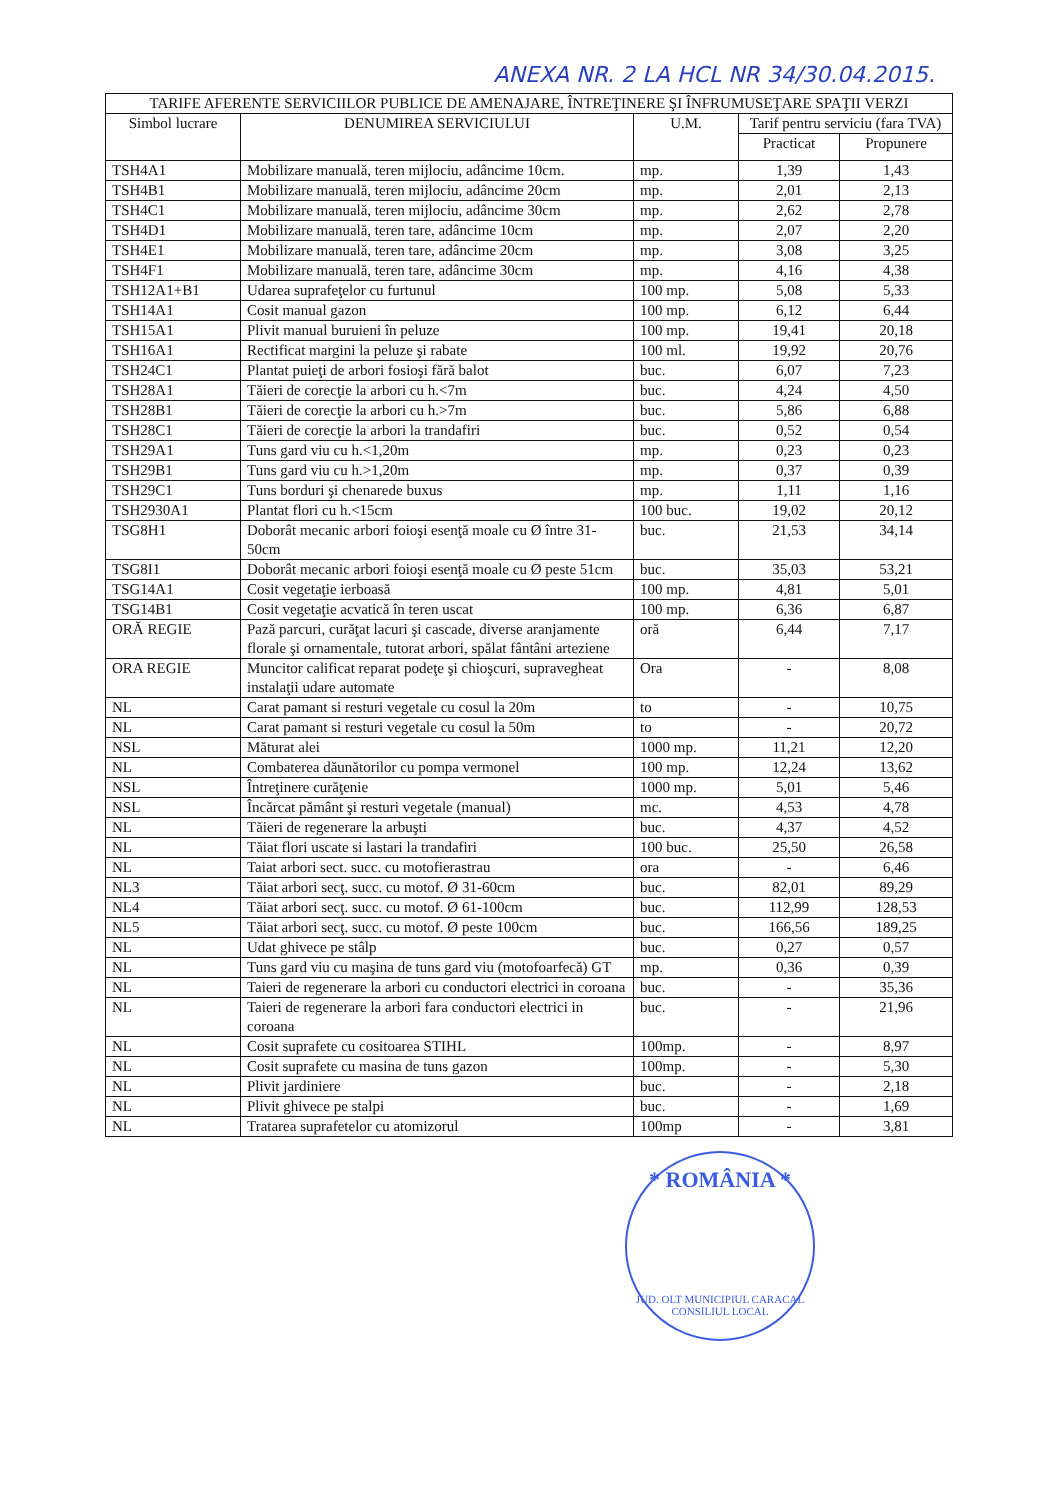ANEXA NR. 2 LA HCL NR 34/30.04.2015.
| TARIFE AFERENTE SERVICIILOR PUBLICE DE AMENAJARE, ÎNTREŢINERE ŞI ÎNFRUMUSEŢARE SPAŢII VERZI | | | | |
| --- | --- | --- | --- | --- |
| Simbol lucrare | DENUMIREA SERVICIULUI | U.M. | Tarif pentru serviciu (fara TVA) | |
| | | | Practicat | Propunere |
| TSH4A1 | Mobilizare manuală, teren mijlociu, adâncime 10cm. | mp. | 1,39 | 1,43 |
| TSH4B1 | Mobilizare manuală, teren mijlociu, adâncime 20cm | mp. | 2,01 | 2,13 |
| TSH4C1 | Mobilizare manuală, teren mijlociu, adâncime 30cm | mp. | 2,62 | 2,78 |
| TSH4D1 | Mobilizare manuală, teren tare, adâncime 10cm | mp. | 2,07 | 2,20 |
| TSH4E1 | Mobilizare manuală, teren tare, adâncime 20cm | mp. | 3,08 | 3,25 |
| TSH4F1 | Mobilizare manuală, teren tare, adâncime 30cm | mp. | 4,16 | 4,38 |
| TSH12A1+B1 | Udarea suprafeţelor cu furtunul | 100 mp. | 5,08 | 5,33 |
| TSH14A1 | Cosit manual gazon | 100 mp. | 6,12 | 6,44 |
| TSH15A1 | Plivit manual buruieni în peluze | 100 mp. | 19,41 | 20,18 |
| TSH16A1 | Rectificat margini la peluze şi rabate | 100 ml. | 19,92 | 20,76 |
| TSH24C1 | Plantat puieţi de arbori fosioşi fără balot | buc. | 6,07 | 7,23 |
| TSH28A1 | Tăieri de corecţie la arbori cu h.<7m | buc. | 4,24 | 4,50 |
| TSH28B1 | Tăieri de corecţie la arbori cu h.>7m | buc. | 5,86 | 6,88 |
| TSH28C1 | Tăieri de corecţie la arbori la trandafiri | buc. | 0,52 | 0,54 |
| TSH29A1 | Tuns gard viu cu h.<1,20m | mp. | 0,23 | 0,23 |
| TSH29B1 | Tuns gard viu cu h.>1,20m | mp. | 0,37 | 0,39 |
| TSH29C1 | Tuns borduri şi chenarede buxus | mp. | 1,11 | 1,16 |
| TSH2930A1 | Plantat flori cu h.<15cm | 100 buc. | 19,02 | 20,12 |
| TSG8H1 | Doborât mecanic arbori foioşi esenţă moale cu Ø între 31-50cm | buc. | 21,53 | 34,14 |
| TSG8I1 | Doborât mecanic arbori foioşi esenţă moale cu Ø peste 51cm | buc. | 35,03 | 53,21 |
| TSG14A1 | Cosit vegetaţie ierboasă | 100 mp. | 4,81 | 5,01 |
| TSG14B1 | Cosit vegetaţie acvatică în teren uscat | 100 mp. | 6,36 | 6,87 |
| ORĂ REGIE | Pază parcuri, curăţat lacuri şi cascade, diverse aranjamente florale şi ornamentale, tutorat arbori, spălat fântâni arteziene | oră | 6,44 | 7,17 |
| ORA REGIE | Muncitor calificat reparat podeţe şi chioşcuri, supravegheat instalaţii udare automate | Ora | - | 8,08 |
| NL | Carat pamant si resturi vegetale cu cosul la 20m | to | - | 10,75 |
| NL | Carat pamant si resturi vegetale cu cosul la 50m | to | - | 20,72 |
| NSL | Măturat alei | 1000 mp. | 11,21 | 12,20 |
| NL | Combaterea dăunătorilor cu pompa vermonel | 100 mp. | 12,24 | 13,62 |
| NSL | Întreţinere curăţenie | 1000 mp. | 5,01 | 5,46 |
| NSL | Încărcat pământ şi resturi vegetale (manual) | mc. | 4,53 | 4,78 |
| NL | Tăieri de regenerare la arbuşti | buc. | 4,37 | 4,52 |
| NL | Tăiat flori uscate si lastari la trandafiri | 100 buc. | 25,50 | 26,58 |
| NL | Taiat arbori sect. succ. cu motofierastrau | ora | - | 6,46 |
| NL3 | Tăiat arbori secţ. succ. cu motof. Ø 31-60cm | buc. | 82,01 | 89,29 |
| NL4 | Tăiat arbori secţ. succ. cu motof. Ø 61-100cm | buc. | 112,99 | 128,53 |
| NL5 | Tăiat arbori secţ. succ. cu motof. Ø peste 100cm | buc. | 166,56 | 189,25 |
| NL | Udat ghivece pe stâlp | buc. | 0,27 | 0,57 |
| NL | Tuns gard viu cu maşina de tuns gard viu (motofoarfecă) GT | mp. | 0,36 | 0,39 |
| NL | Taieri de regenerare la arbori cu conductori electrici in coroana | buc. | - | 35,36 |
| NL | Taieri de regenerare la arbori fara conductori electrici in coroana | buc. | - | 21,96 |
| NL | Cosit suprafete cu cositoarea STIHL | 100mp. | - | 8,97 |
| NL | Cosit suprafete cu masina de tuns gazon | 100mp. | - | 5,30 |
| NL | Plivit jardiniere | buc. | - | 2,18 |
| NL | Plivit ghivece pe stalpi | buc. | - | 1,69 |
| NL | Tratarea suprafetelor cu atomizorul | 100mp | - | 3,81 |
* ROMÂNIA *
JUD. OLT MUNICIPIUL CARACAL CONSILIUL LOCAL